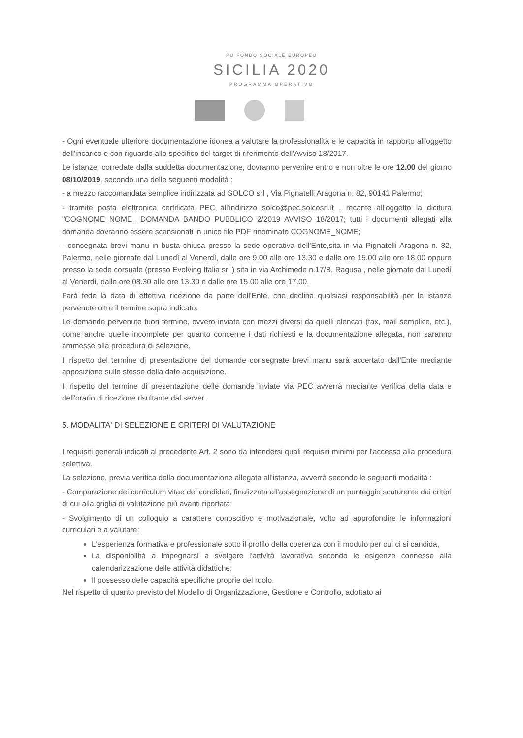PO FONDO SOCIALE EUROPEO
SICILIA 2020
PROGRAMMA OPERATIVO
- Ogni eventuale ulteriore documentazione idonea a valutare la professionalità e le capacità in rapporto all'oggetto dell'incarico e con riguardo allo specifico del target di riferimento dell'Avviso 18/2017.
Le istanze, corredate dalla suddetta documentazione, dovranno pervenire entro e non oltre le ore 12.00 del giorno 08/10/2019, secondo una delle seguenti modalità :
- a mezzo raccomandata semplice indirizzata ad SOLCO srl , Via Pignatelli Aragona n. 82, 90141 Palermo;
- tramite posta elettronica certificata PEC all'indirizzo solco@pec.solcosrl.it , recante all'oggetto la dicitura "COGNOME NOME_ DOMANDA BANDO PUBBLICO 2/2019 AVVISO 18/2017; tutti i documenti allegati alla domanda dovranno essere scansionati in unico file PDF rinominato COGNOME_NOME;
- consegnata brevi manu in busta chiusa presso la sede operativa dell'Ente,sita in via Pignatelli Aragona n. 82, Palermo, nelle giornate dal Lunedì al Venerdì, dalle ore 9.00 alle ore 13.30 e dalle ore 15.00 alle ore 18.00 oppure presso la sede corsuale (presso Evolving Italia srl ) sita in via Archimede n.17/B, Ragusa , nelle giornate dal Lunedì al Venerdì, dalle ore 08.30 alle ore 13.30 e dalle ore 15.00 alle ore 17.00.
Farà fede la data di effettiva ricezione da parte dell'Ente, che declina qualsiasi responsabilità per le istanze pervenute oltre il termine sopra indicato.
Le domande pervenute fuori termine, ovvero inviate con mezzi diversi da quelli elencati (fax, mail semplice, etc.), come anche quelle incomplete per quanto concerne i dati richiesti e la documentazione allegata, non saranno ammesse alla procedura di selezione.
Il rispetto del termine di presentazione del domande consegnate brevi manu sarà accertato dall'Ente mediante apposizione sulle stesse della date acquisizione.
Il rispetto del termine di presentazione delle domande inviate via PEC avverrà mediante verifica della data e dell'orario di ricezione risultante dal server.
5. MODALITA' DI SELEZIONE E CRITERI DI VALUTAZIONE
I requisiti generali indicati al precedente Art. 2 sono da intendersi quali requisiti minimi per l'accesso alla procedura selettiva.
La selezione, previa verifica della documentazione allegata all'istanza, avverrà secondo le seguenti modalità :
- Comparazione dei curriculum vitae dei candidati, finalizzata all'assegnazione di un punteggio scaturente dai criteri di cui alla griglia di valutazione più avanti riportata;
- Svolgimento di un colloquio a carattere conoscitivo e motivazionale, volto ad approfondire le informazioni curriculari e a valutare:
L'esperienza formativa e professionale sotto il profilo della coerenza con il modulo per cui ci si candida,
La disponibilità a impegnarsi a svolgere l'attività lavorativa secondo le esigenze connesse alla calendarizzazione delle attività didattiche;
Il possesso delle capacità specifiche proprie del ruolo.
Nel rispetto di quanto previsto del Modello di Organizzazione, Gestione e Controllo, adottato ai